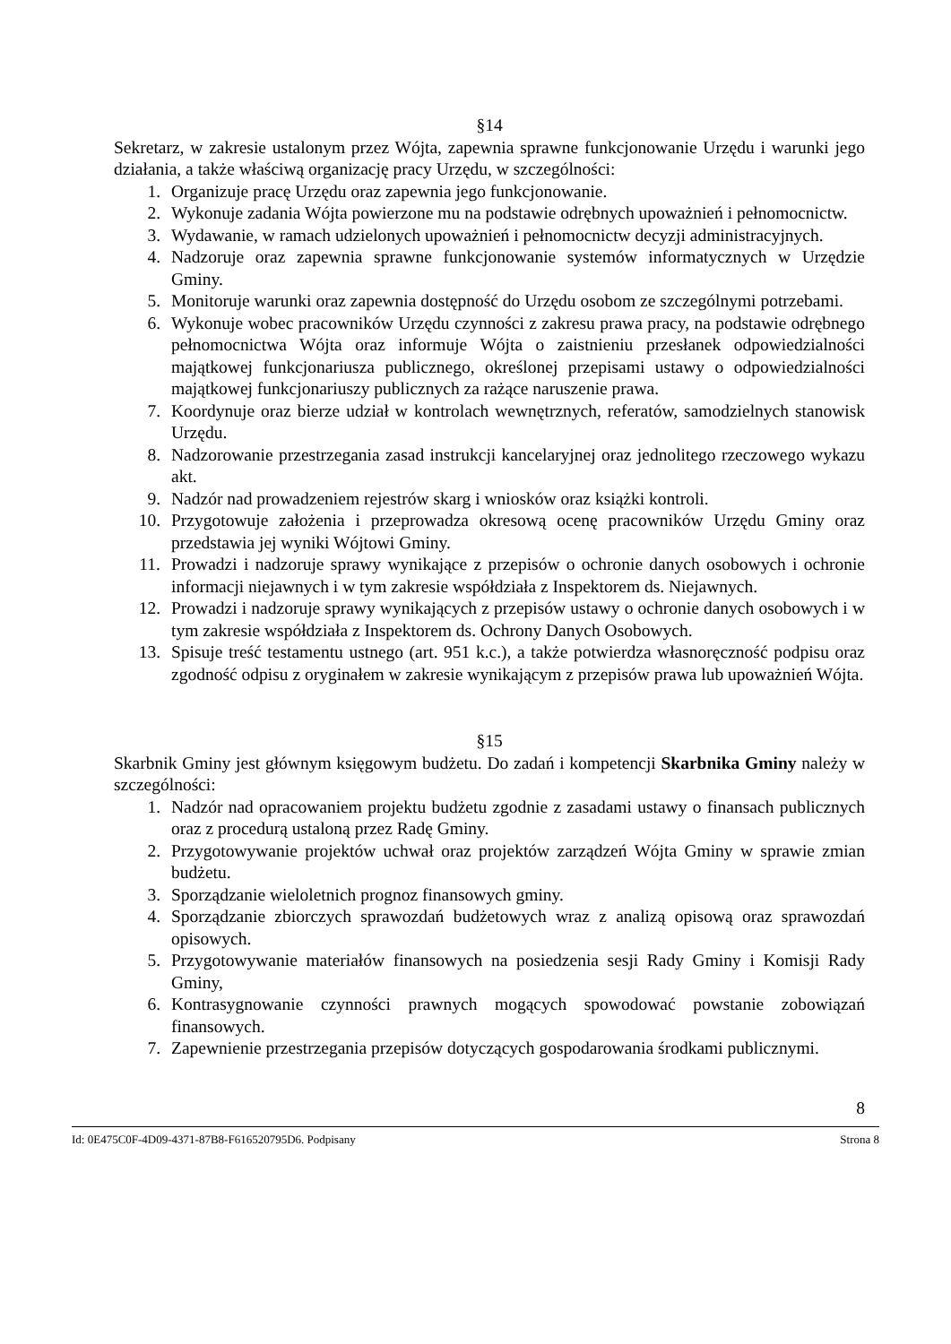§14
Sekretarz, w zakresie ustalonym przez Wójta, zapewnia sprawne funkcjonowanie Urzędu i warunki jego działania, a także właściwą organizację pracy Urzędu, w szczególności:
1. Organizuje pracę Urzędu oraz zapewnia jego funkcjonowanie.
2. Wykonuje zadania Wójta powierzone mu na podstawie odrębnych upoważnień i pełnomocnictw.
3. Wydawanie, w ramach udzielonych upoważnień i pełnomocnictw decyzji administracyjnych.
4. Nadzoruje oraz zapewnia sprawne funkcjonowanie systemów informatycznych w Urzędzie Gminy.
5. Monitoruje warunki oraz zapewnia dostępność do Urzędu osobom ze szczególnymi potrzebami.
6. Wykonuje wobec pracowników Urzędu czynności z zakresu prawa pracy, na podstawie odrębnego pełnomocnictwa Wójta oraz informuje Wójta o zaistnieniu przesłanek odpowiedzialności majątkowej funkcjonariusza publicznego, określonej przepisami ustawy o odpowiedzialności majątkowej funkcjonariuszy publicznych za rażące naruszenie prawa.
7. Koordynuje oraz bierze udział w kontrolach wewnętrznych, referatów, samodzielnych stanowisk Urzędu.
8. Nadzorowanie przestrzegania zasad instrukcji kancelaryjnej oraz jednolitego rzeczowego wykazu akt.
9. Nadzór nad prowadzeniem rejestrów skarg i wniosków oraz książki kontroli.
10. Przygotowuje założenia i przeprowadza okresową ocenę pracowników Urzędu Gminy oraz przedstawia jej wyniki Wójtowi Gminy.
11. Prowadzi i nadzoruje sprawy wynikające z przepisów o ochronie danych osobowych i ochronie informacji niejawnych i w tym zakresie współdziała z Inspektorem ds. Niejawnych.
12. Prowadzi i nadzoruje sprawy wynikających z przepisów ustawy o ochronie danych osobowych i w tym zakresie współdziała z Inspektorem ds. Ochrony Danych Osobowych.
13. Spisuje treść testamentu ustnego (art. 951 k.c.), a także potwierdza własnoręczność podpisu oraz zgodność odpisu z oryginałem w zakresie wynikającym z przepisów prawa lub upoważnień Wójta.
§15
Skarbnik Gminy jest głównym księgowym budżetu. Do zadań i kompetencji Skarbnika Gminy należy w szczególności:
1. Nadzór nad opracowaniem projektu budżetu zgodnie z zasadami ustawy o finansach publicznych oraz z procedurą ustaloną przez Radę Gminy.
2. Przygotowywanie projektów uchwał oraz projektów zarządzeń Wójta Gminy w sprawie zmian budżetu.
3. Sporządzanie wieloletnich prognoz finansowych gminy.
4. Sporządzanie zbiorczych sprawozdań budżetowych wraz z analizą opisową oraz sprawozdań opisowych.
5. Przygotowywanie materiałów finansowych na posiedzenia sesji Rady Gminy i Komisji Rady Gminy,
6. Kontrasygnowanie czynności prawnych mogących spowodować powstanie zobowiązań finansowych.
7. Zapewnienie przestrzegania przepisów dotyczących gospodarowania środkami publicznymi.
8
Id: 0E475C0F-4D09-4371-87B8-F616520795D6. Podpisany Strona 8